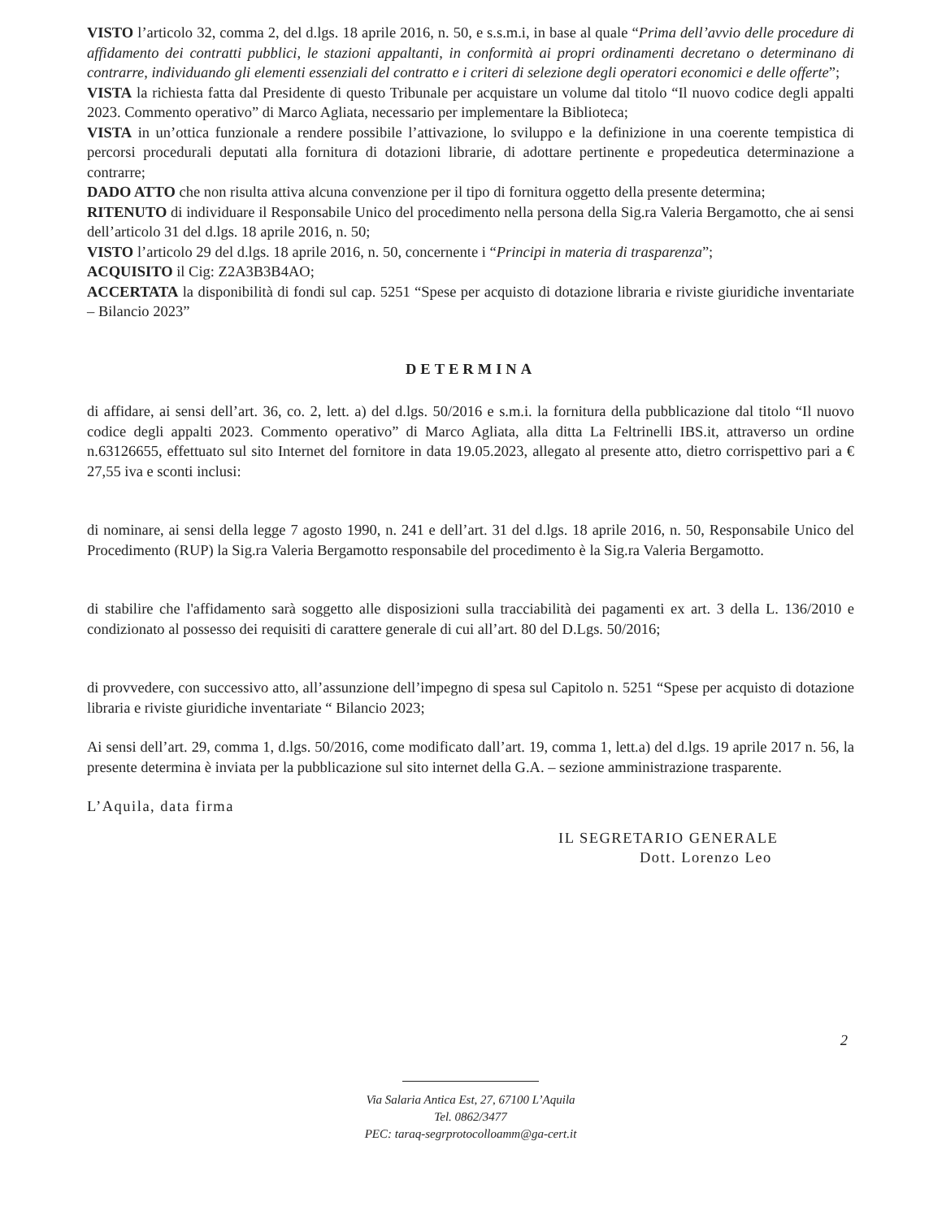VISTO l’articolo 32, comma 2, del d.lgs. 18 aprile 2016, n. 50, e s.s.m.i, in base al quale “Prima dell’avvio delle procedure di affidamento dei contratti pubblici, le stazioni appaltanti, in conformità ai propri ordinamenti decretano o determinano di contrarre, individuando gli elementi essenziali del contratto e i criteri di selezione degli operatori economici e delle offerte”;
VISTA la richiesta fatta dal Presidente di questo Tribunale per acquistare un volume dal titolo “Il nuovo codice degli appalti 2023. Commento operativo” di Marco Agliata, necessario per implementare la Biblioteca;
VISTA in un’ottica funzionale a rendere possibile l’attivazione, lo sviluppo e la definizione in una coerente tempistica di percorsi procedurali deputati alla fornitura di dotazioni librarie, di adottare pertinente e propedeutica determinazione a contrarre;
DADO ATTO che non risulta attiva alcuna convenzione per il tipo di fornitura oggetto della presente determina;
RITENUTO di individuare il Responsabile Unico del procedimento nella persona della Sig.ra Valeria Bergamotto, che ai sensi dell’articolo 31 del d.lgs. 18 aprile 2016, n. 50;
VISTO l’articolo 29 del d.lgs. 18 aprile 2016, n. 50, concernente i “Principi in materia di trasparenza”;
ACQUISITO il Cig: Z2A3B3B4AO;
ACCERTATA la disponibilità di fondi sul cap. 5251 “Spese per acquisto di dotazione libraria e riviste giuridiche inventariate – Bilancio 2023”
DETERMINA
di affidare, ai sensi dell’art. 36, co. 2, lett. a) del d.lgs. 50/2016 e s.m.i. la fornitura della pubblicazione dal titolo “Il nuovo codice degli appalti 2023. Commento operativo” di Marco Agliata, alla ditta La Feltrinelli IBS.it, attraverso un ordine n.63126655, effettuato sul sito Internet del fornitore in data 19.05.2023, allegato al presente atto, dietro corrispettivo pari a € 27,55 iva e sconti inclusi:
di nominare, ai sensi della legge 7 agosto 1990, n. 241 e dell’art. 31 del d.lgs. 18 aprile 2016, n. 50, Responsabile Unico del Procedimento (RUP) la Sig.ra Valeria Bergamotto responsabile del procedimento è la Sig.ra Valeria Bergamotto.
di stabilire che l'affidamento sarà soggetto alle disposizioni sulla tracciabilità dei pagamenti ex art. 3 della L. 136/2010 e condizionato al possesso dei requisiti di carattere generale di cui all’art. 80 del D.Lgs. 50/2016;
di provvedere, con successivo atto, all’assunzione dell’impegno di spesa sul Capitolo n. 5251 “Spese per acquisto di dotazione libraria e riviste giuridiche inventariate “ Bilancio 2023;
Ai sensi dell’art. 29, comma 1, d.lgs. 50/2016, come modificato dall’art. 19, comma 1, lett.a) del d.lgs. 19 aprile 2017 n. 56, la presente determina è inviata per la pubblicazione sul sito internet della G.A. – sezione amministrazione trasparente.
L’Aquila, data firma
IL SEGRETARIO GENERALE
Dott. Lorenzo Leo
2
Via Salaria Antica Est, 27, 67100 L’Aquila
Tel. 0862/3477
PEC: taraq-segrprotocolloamm@ga-cert.it